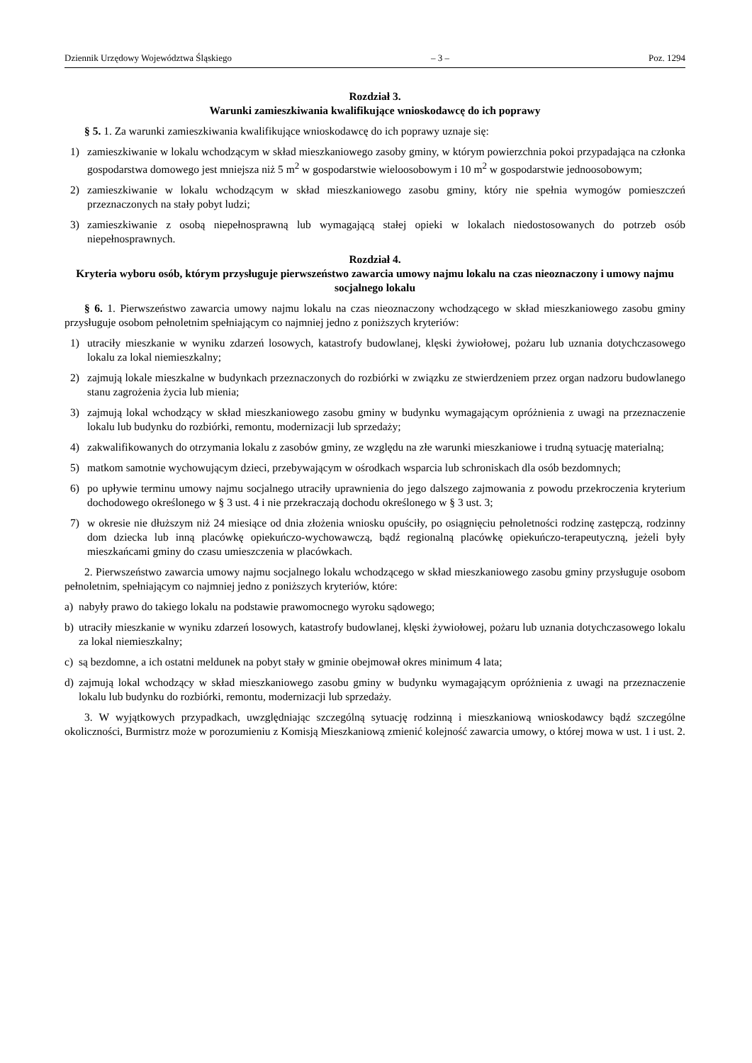Dziennik Urzędowy Województwa Śląskiego – 3 – Poz. 1294
Rozdział 3.
Warunki zamieszkiwania kwalifikujące wnioskodawcę do ich poprawy
§ 5. 1. Za warunki zamieszkiwania kwalifikujące wnioskodawcę do ich poprawy uznaje się:
1) zamieszkiwanie w lokalu wchodzącym w skład mieszkaniowego zasoby gminy, w którym powierzchnia pokoi przypadająca na członka gospodarstwa domowego jest mniejsza niż 5 m<sup>2</sup> w gospodarstwie wieloosobowym i 10 m<sup>2</sup> w gospodarstwie jednoosobowym;
2) zamieszkiwanie w lokalu wchodzącym w skład mieszkaniowego zasobu gminy, który nie spełnia wymogów pomieszczeń przeznaczonych na stały pobyt ludzi;
3) zamieszkiwanie z osobą niepełnosprawną lub wymagającą stałej opieki w lokalach niedostosowanych do potrzeb osób niepełnosprawnych.
Rozdział 4.
Kryteria wyboru osób, którym przysługuje pierwszeństwo zawarcia umowy najmu lokalu na czas nieoznaczony i umowy najmu socjalnego lokalu
§ 6. 1. Pierwszeństwo zawarcia umowy najmu lokalu na czas nieoznaczony wchodzącego w skład mieszkaniowego zasobu gminy przysługuje osobom pełnoletnim spełniającym co najmniej jedno z poniższych kryteriów:
1) utraciły mieszkanie w wyniku zdarzeń losowych, katastrofy budowlanej, klęski żywiołowej, pożaru lub uznania dotychczasowego lokalu za lokal niemieszkalny;
2) zajmują lokale mieszkalne w budynkach przeznaczonych do rozbiórki w związku ze stwierdzeniem przez organ nadzoru budowlanego stanu zagrożenia życia lub mienia;
3) zajmują lokal wchodzący w skład mieszkaniowego zasobu gminy w budynku wymagającym opróżnienia z uwagi na przeznaczenie lokalu lub budynku do rozbiórki, remontu, modernizacji lub sprzedaży;
4) zakwalifikowanych do otrzymania lokalu z zasobów gminy, ze względu na złe warunki mieszkaniowe i trudną sytuację materialną;
5) matkom samotnie wychowującym dzieci, przebywającym w ośrodkach wsparcia lub schroniskach dla osób bezdomnych;
6) po upływie terminu umowy najmu socjalnego utraciły uprawnienia do jego dalszego zajmowania z powodu przekroczenia kryterium dochodowego określonego w § 3 ust. 4 i nie przekraczają dochodu określonego w § 3 ust. 3;
7) w okresie nie dłuższym niż 24 miesiące od dnia złożenia wniosku opuściły, po osiągnięciu pełnoletności rodzinę zastępczą, rodzinny dom dziecka lub inną placówkę opiekuńczo-wychowawczą, bądź regionalną placówkę opiekuńczo-terapeutyczną, jeżeli były mieszkańcami gminy do czasu umieszczenia w placówkach.
2. Pierwszeństwo zawarcia umowy najmu socjalnego lokalu wchodzącego w skład mieszkaniowego zasobu gminy przysługuje osobom pełnoletnim, spełniającym co najmniej jedno z poniższych kryteriów, które:
a) nabyły prawo do takiego lokalu na podstawie prawomocnego wyroku sądowego;
b) utraciły mieszkanie w wyniku zdarzeń losowych, katastrofy budowlanej, klęski żywiołowej, pożaru lub uznania dotychczasowego lokalu za lokal niemieszkalny;
c) są bezdomne, a ich ostatni meldunek na pobyt stały w gminie obejmował okres minimum 4 lata;
d) zajmują lokal wchodzący w skład mieszkaniowego zasobu gminy w budynku wymagającym opróżnienia z uwagi na przeznaczenie lokalu lub budynku do rozbiórki, remontu, modernizacji lub sprzedaży.
3. W wyjątkowych przypadkach, uwzględniając szczególną sytuację rodzinną i mieszkaniową wnioskodawcy bądź szczególne okoliczności, Burmistrz może w porozumieniu z Komisją Mieszkaniową zmienić kolejność zawarcia umowy, o której mowa w ust. 1 i ust. 2.